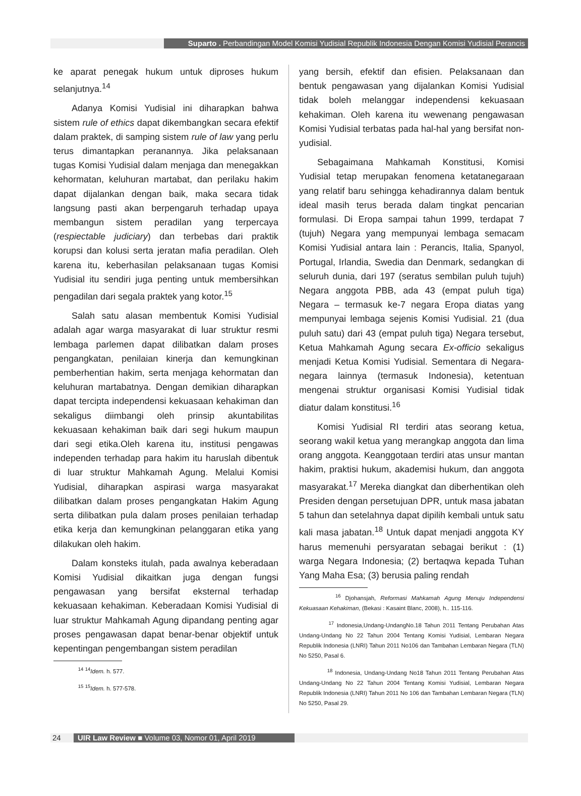Suparto . Perbandingan Model Komisi Yudisial Republik Indonesia Dengan Komisi Yudisial Perancis
ke aparat penegak hukum untuk diproses hukum selanjutnya.<sup>14</sup>
Adanya Komisi Yudisial ini diharapkan bahwa sistem rule of ethics dapat dikembangkan secara efektif dalam praktek, di samping sistem rule of law yang perlu terus dimantapkan peranannya. Jika pelaksanaan tugas Komisi Yudisial dalam menjaga dan menegakkan kehormatan, keluhuran martabat, dan perilaku hakim dapat dijalankan dengan baik, maka secara tidak langsung pasti akan berpengaruh terhadap upaya membangun sistem peradilan yang terpercaya (respiectable judiciary) dan terbebas dari praktik korupsi dan kolusi serta jeratan mafia peradilan. Oleh karena itu, keberhasilan pelaksanaan tugas Komisi Yudisial itu sendiri juga penting untuk membersihkan pengadilan dari segala praktek yang kotor.<sup>15</sup>
Salah satu alasan membentuk Komisi Yudisial adalah agar warga masyarakat di luar struktur resmi lembaga parlemen dapat dilibatkan dalam proses pengangkatan, penilaian kinerja dan kemungkinan pemberhentian hakim, serta menjaga kehormatan dan keluhuran martabatnya. Dengan demikian diharapkan dapat tercipta independensi kekuasaan kehakiman dan sekaligus diimbangi oleh prinsip akuntabilitas kekuasaan kehakiman baik dari segi hukum maupun dari segi etika.Oleh karena itu, institusi pengawas independen terhadap para hakim itu haruslah dibentuk di luar struktur Mahkamah Agung. Melalui Komisi Yudisial, diharapkan aspirasi warga masyarakat dilibatkan dalam proses pengangkatan Hakim Agung serta dilibatkan pula dalam proses penilaian terhadap etika kerja dan kemungkinan pelanggaran etika yang dilakukan oleh hakim.
Dalam konsteks itulah, pada awalnya keberadaan Komisi Yudisial dikaitkan juga dengan fungsi pengawasan yang bersifat eksternal terhadap kekuasaan kehakiman. Keberadaan Komisi Yudisial di luar struktur Mahkamah Agung dipandang penting agar proses pengawasan dapat benar-benar objektif untuk kepentingan pengembangan sistem peradilan
<sup>14</sup> <sup>14</sup>Idem. h. 577.
<sup>15</sup> <sup>15</sup>Idem. h. 577-578.
yang bersih, efektif dan efisien. Pelaksanaan dan bentuk pengawasan yang dijalankan Komisi Yudisial tidak boleh melanggar independensi kekuasaan kehakiman. Oleh karena itu wewenang pengawasan Komisi Yudisial terbatas pada hal-hal yang bersifat non-yudisial.
Sebagaimana Mahkamah Konstitusi, Komisi Yudisial tetap merupakan fenomena ketatanegaraan yang relatif baru sehingga kehadirannya dalam bentuk ideal masih terus berada dalam tingkat pencarian formulasi. Di Eropa sampai tahun 1999, terdapat 7 (tujuh) Negara yang mempunyai lembaga semacam Komisi Yudisial antara lain : Perancis, Italia, Spanyol, Portugal, Irlandia, Swedia dan Denmark, sedangkan di seluruh dunia, dari 197 (seratus sembilan puluh tujuh) Negara anggota PBB, ada 43 (empat puluh tiga) Negara – termasuk ke-7 negara Eropa diatas yang mempunyai lembaga sejenis Komisi Yudisial. 21 (dua puluh satu) dari 43 (empat puluh tiga) Negara tersebut, Ketua Mahkamah Agung secara Ex-officio sekaligus menjadi Ketua Komisi Yudisial. Sementara di Negara-negara lainnya (termasuk Indonesia), ketentuan mengenai struktur organisasi Komisi Yudisial tidak diatur dalam konstitusi.<sup>16</sup>
Komisi Yudisial RI terdiri atas seorang ketua, seorang wakil ketua yang merangkap anggota dan lima orang anggota. Keanggotaan terdiri atas unsur mantan hakim, praktisi hukum, akademisi hukum, dan anggota masyarakat.<sup>17</sup> Mereka diangkat dan diberhentikan oleh Presiden dengan persetujuan DPR, untuk masa jabatan 5 tahun dan setelahnya dapat dipilih kembali untuk satu kali masa jabatan.<sup>18</sup> Untuk dapat menjadi anggota KY harus memenuhi persyaratan sebagai berikut : (1) warga Negara Indonesia; (2) bertaqwa kepada Tuhan Yang Maha Esa; (3) berusia paling rendah
<sup>16</sup> Djohansjah, Reformasi Mahkamah Agung Menuju Independensi Kekuasaan Kehakiman, (Bekasi : Kasaint Blanc, 2008), h.. 115-116.
<sup>17</sup> Indonesia,Undang-UndangNo.18 Tahun 2011 Tentang Perubahan Atas Undang-Undang No 22 Tahun 2004 Tentang Komisi Yudisial, Lembaran Negara Republik Indonesia (LNRI) Tahun 2011 No106 dan Tambahan Lembaran Negara (TLN) No 5250, Pasal 6.
<sup>18</sup> Indonesia, Undang-Undang No18 Tahun 2011 Tentang Perubahan Atas Undang-Undang No 22 Tahun 2004 Tentang Komisi Yudisial, Lembaran Negara Republik Indonesia (LNRI) Tahun 2011 No 106 dan Tambahan Lembaran Negara (TLN) No 5250, Pasal 29.
24 UIR Law Review ■ Volume 03, Nomor 01, April 2019